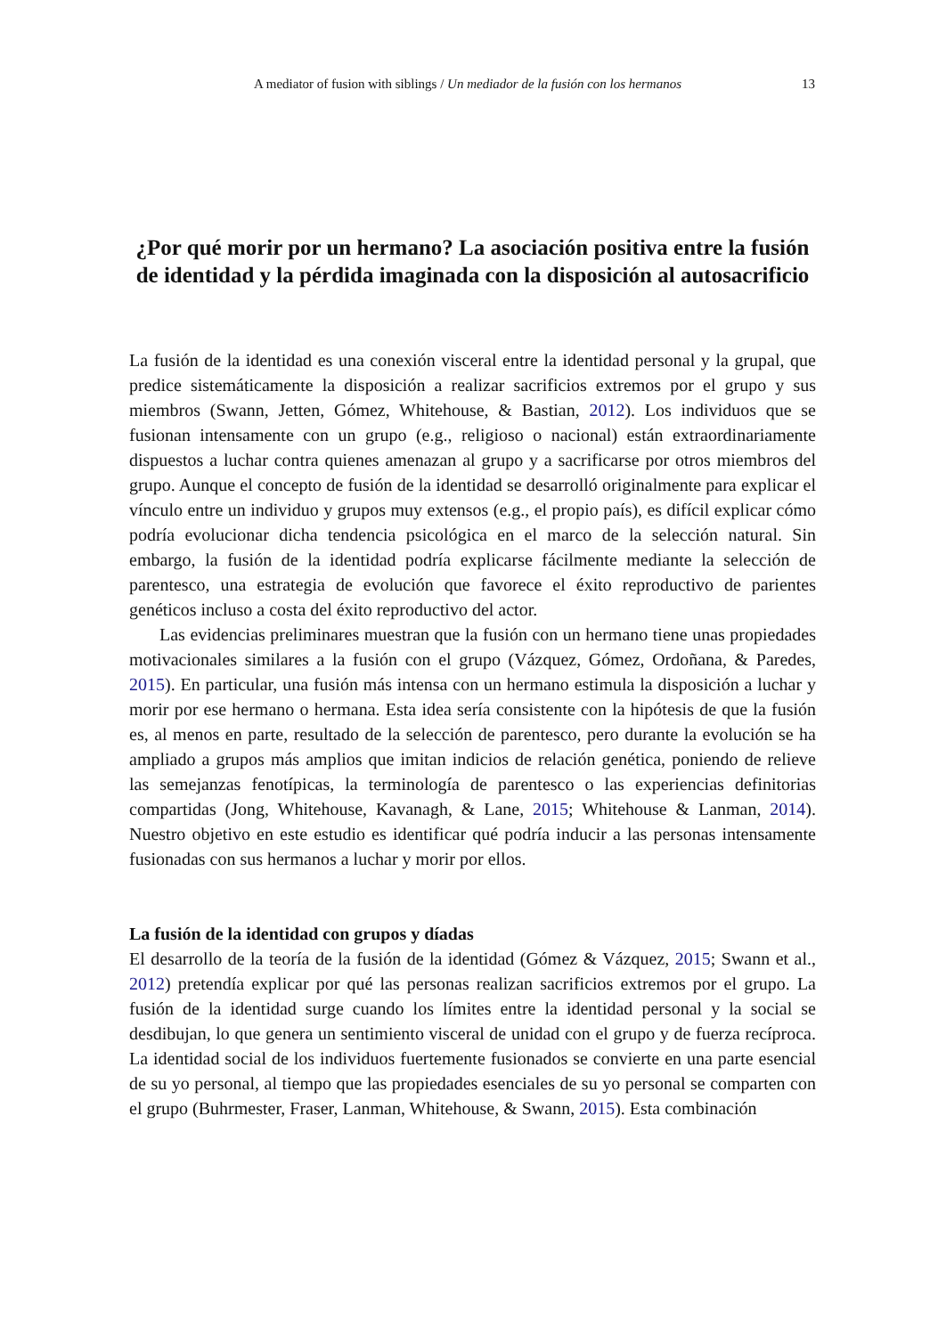A mediator of fusion with siblings / Un mediador de la fusión con los hermanos 13
¿Por qué morir por un hermano? La asociación positiva entre la fusión de identidad y la pérdida imaginada con la disposición al autosacrificio
La fusión de la identidad es una conexión visceral entre la identidad personal y la grupal, que predice sistemáticamente la disposición a realizar sacrificios extremos por el grupo y sus miembros (Swann, Jetten, Gómez, Whitehouse, & Bastian, 2012). Los individuos que se fusionan intensamente con un grupo (e.g., religioso o nacional) están extraordinariamente dispuestos a luchar contra quienes amenazan al grupo y a sacrificarse por otros miembros del grupo. Aunque el concepto de fusión de la identidad se desarrolló originalmente para explicar el vínculo entre un individuo y grupos muy extensos (e.g., el propio país), es difícil explicar cómo podría evolucionar dicha tendencia psicológica en el marco de la selección natural. Sin embargo, la fusión de la identidad podría explicarse fácilmente mediante la selección de parentesco, una estrategia de evolución que favorece el éxito reproductivo de parientes genéticos incluso a costa del éxito reproductivo del actor.
Las evidencias preliminares muestran que la fusión con un hermano tiene unas propiedades motivacionales similares a la fusión con el grupo (Vázquez, Gómez, Ordoñana, & Paredes, 2015). En particular, una fusión más intensa con un hermano estimula la disposición a luchar y morir por ese hermano o hermana. Esta idea sería consistente con la hipótesis de que la fusión es, al menos en parte, resultado de la selección de parentesco, pero durante la evolución se ha ampliado a grupos más amplios que imitan indicios de relación genética, poniendo de relieve las semejanzas fenotípicas, la terminología de parentesco o las experiencias definitorias compartidas (Jong, Whitehouse, Kavanagh, & Lane, 2015; Whitehouse & Lanman, 2014). Nuestro objetivo en este estudio es identificar qué podría inducir a las personas intensamente fusionadas con sus hermanos a luchar y morir por ellos.
La fusión de la identidad con grupos y díadas
El desarrollo de la teoría de la fusión de la identidad (Gómez & Vázquez, 2015; Swann et al., 2012) pretendía explicar por qué las personas realizan sacrificios extremos por el grupo. La fusión de la identidad surge cuando los límites entre la identidad personal y la social se desdibujan, lo que genera un sentimiento visceral de unidad con el grupo y de fuerza recíproca. La identidad social de los individuos fuertemente fusionados se convierte en una parte esencial de su yo personal, al tiempo que las propiedades esenciales de su yo personal se comparten con el grupo (Buhrmester, Fraser, Lanman, Whitehouse, & Swann, 2015). Esta combinación